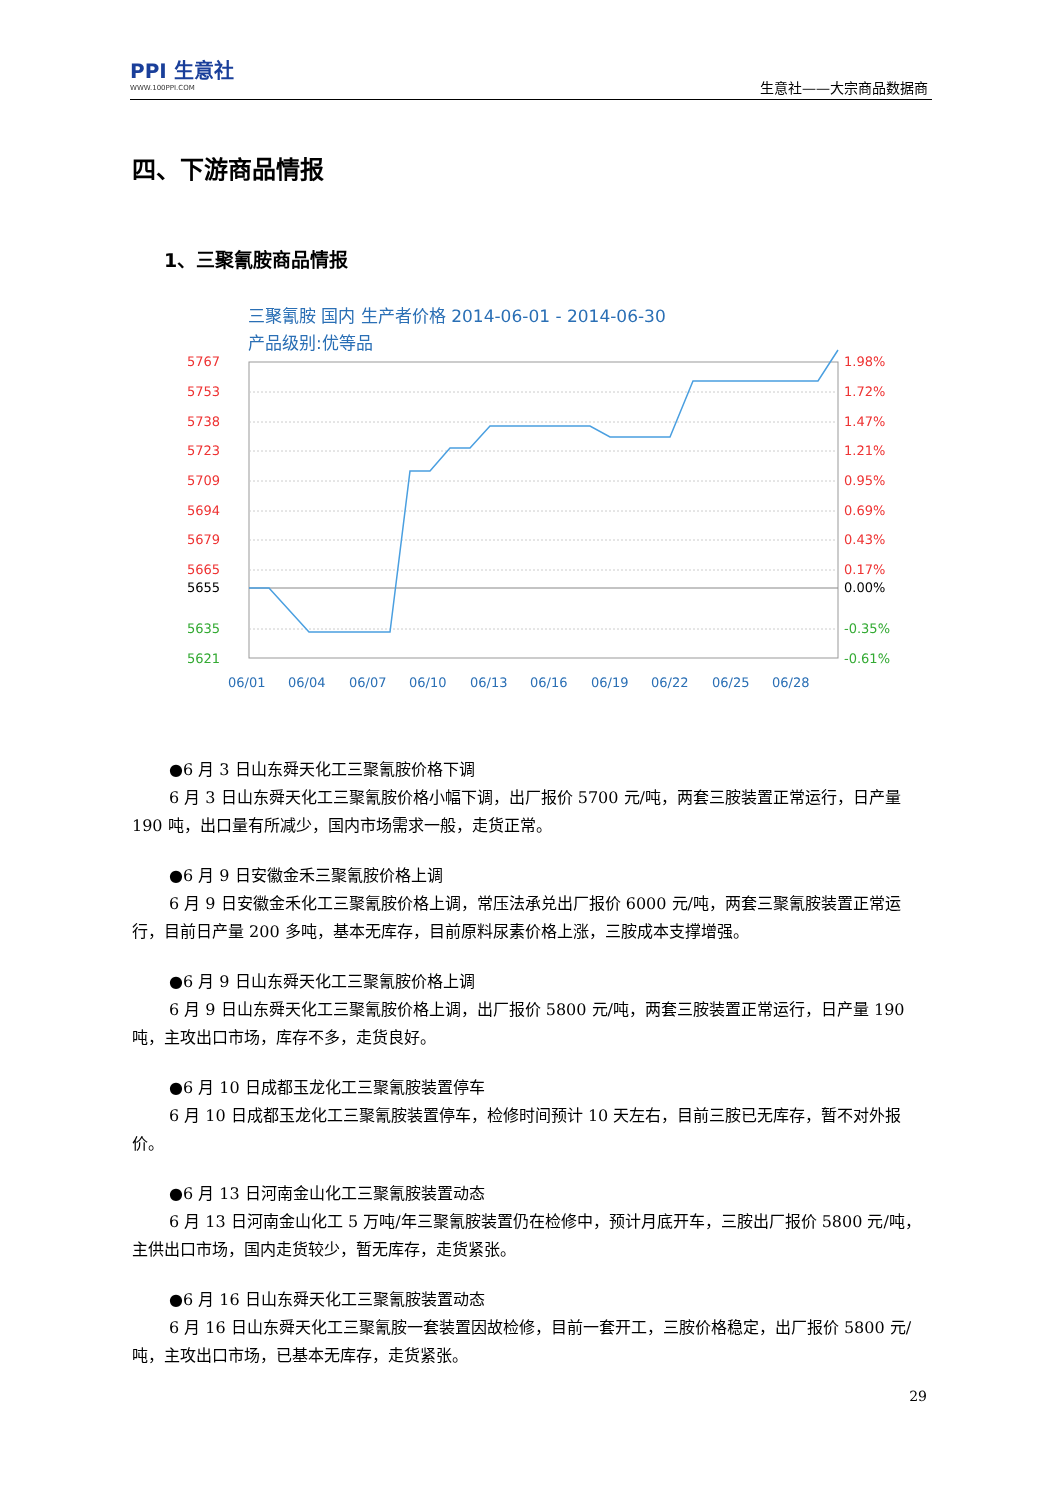PPI 生意社
WWW.100PPI.COM
生意社——大宗商品数据商
四、下游商品情报
1、三聚氰胺商品情报
三聚氰胺 国内 生产者价格 2014-06-01 - 2014-06-30
产品级别:优等品
5767
5753
5738
5723
5709
5694
5679
5665
1.98%
1.72%
1.47%
1.21%
0.95%
0.69%
0.43%
0.17%
5655
0.00%
5635
5621
-0.35%
-0.61%
06/01
06/04
06/07
06/10
06/13
06/16
06/19
06/22
06/25
06/28
●6 月 3 日山东舜天化工三聚氰胺价格下调
6 月 3 日山东舜天化工三聚氰胺价格小幅下调，出厂报价 5700 元/吨，两套三胺装置正常运行，日产量 190 吨，出口量有所减少，国内市场需求一般，走货正常。
●6 月 9 日安徽金禾三聚氰胺价格上调
6 月 9 日安徽金禾化工三聚氰胺价格上调，常压法承兑出厂报价 6000 元/吨，两套三聚氰胺装置正常运行，目前日产量 200 多吨，基本无库存，目前原料尿素价格上涨，三胺成本支撑增强。
●6 月 9 日山东舜天化工三聚氰胺价格上调
6 月 9 日山东舜天化工三聚氰胺价格上调，出厂报价 5800 元/吨，两套三胺装置正常运行，日产量 190 吨，主攻出口市场，库存不多，走货良好。
●6 月 10 日成都玉龙化工三聚氰胺装置停车
6 月 10 日成都玉龙化工三聚氰胺装置停车，检修时间预计 10 天左右，目前三胺已无库存，暂不对外报价。
●6 月 13 日河南金山化工三聚氰胺装置动态
6 月 13 日河南金山化工 5 万吨/年三聚氰胺装置仍在检修中，预计月底开车，三胺出厂报价 5800 元/吨，主供出口市场，国内走货较少，暂无库存，走货紧张。
●6 月 16 日山东舜天化工三聚氰胺装置动态
6 月 16 日山东舜天化工三聚氰胺一套装置因故检修，目前一套开工，三胺价格稳定，出厂报价 5800 元/吨，主攻出口市场，已基本无库存，走货紧张。
29